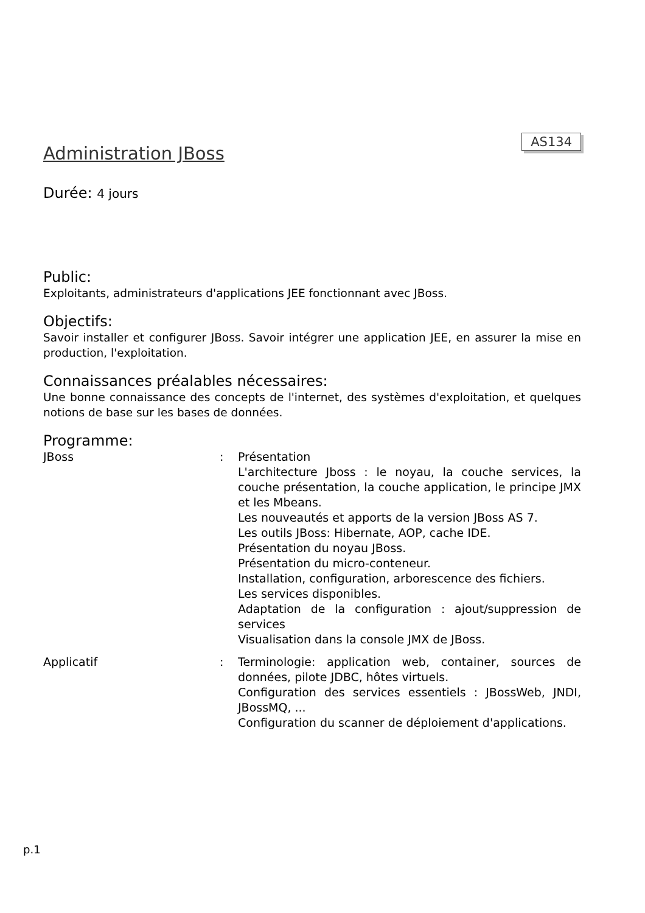AS134
Administration JBoss
Durée: 4 jours
Public:
Exploitants, administrateurs d'applications JEE fonctionnant avec JBoss.
Objectifs:
Savoir installer et configurer JBoss. Savoir intégrer une application JEE, en assurer la mise en production, l'exploitation.
Connaissances préalables nécessaires:
Une bonne connaissance des concepts de l'internet, des systèmes d'exploitation, et quelques notions de base sur les bases de données.
Programme:
JBoss : Présentation
L'architecture Jboss : le noyau, la couche services, la couche présentation, la couche application, le principe JMX et les Mbeans.
Les nouveautés et apports de la version JBoss AS 7.
Les outils JBoss: Hibernate, AOP, cache IDE.
Présentation du noyau JBoss.
Présentation du micro-conteneur.
Installation, configuration, arborescence des fichiers.
Les services disponibles.
Adaptation de la configuration : ajout/suppression de services
Visualisation dans la console JMX de JBoss.
Applicatif : Terminologie: application web, container, sources de données, pilote JDBC, hôtes virtuels.
Configuration des services essentiels : JBossWeb, JNDI, JBossMQ, ...
Configuration du scanner de déploiement d'applications.
p.1